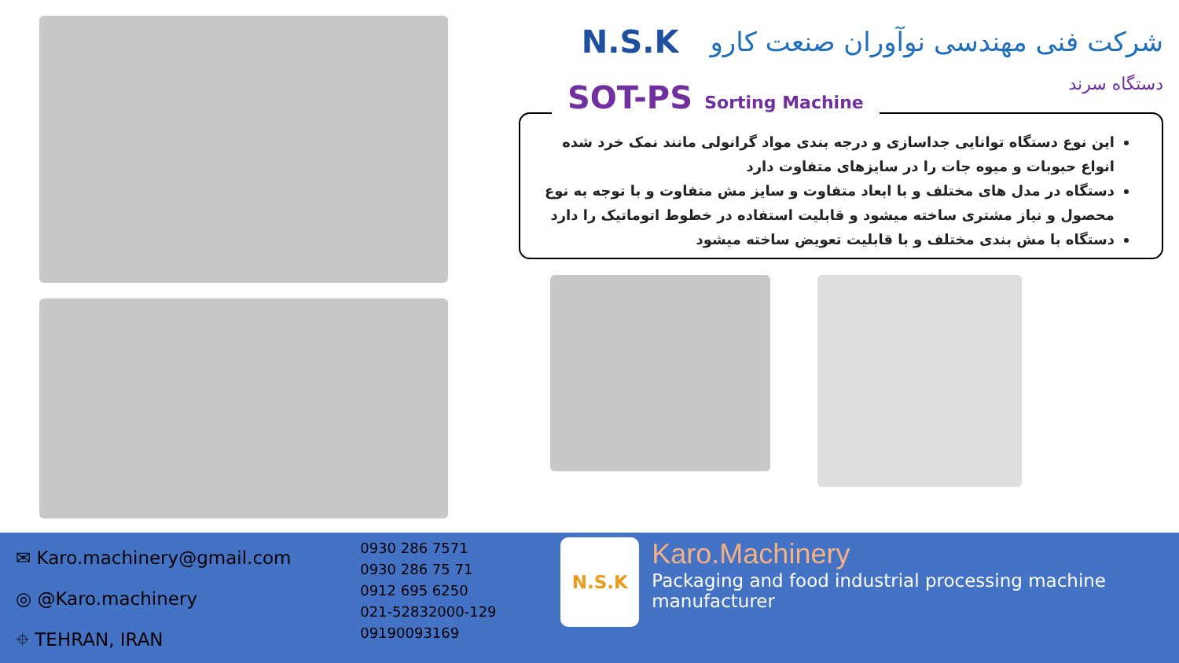N.S.K شرکت فنی مهندسی نوآوران صنعت کارو
دستگاه سرند
SOT-PS Sorting Machine
این نوع دستگاه توانایی جداسازی و درجه بندی مواد گرانولی مانند نمک خرد شده انواع حبوبات و میوه جات را در سایزهای متفاوت دارد
دستگاه در مدل های مختلف و با ابعاد متفاوت و سایز مش متفاوت و با توجه به نوع محصول و نیاز مشتری ساخته میشود و قابلیت استفاده در خطوط اتوماتیک را دارد
دستگاه با مش بندی مختلف و با قابلیت تعویض ساخته میشود
✉ Karo.machinery@gmail.com
◎ @Karo.machinery
⌖ TEHRAN, IRAN
0930 286 7571
0930 286 75 71
0912 695 6250
021-52832000-129
09190093169
N.S.K
Karo.Machinery
Packaging and food industrial processing machine manufacturer